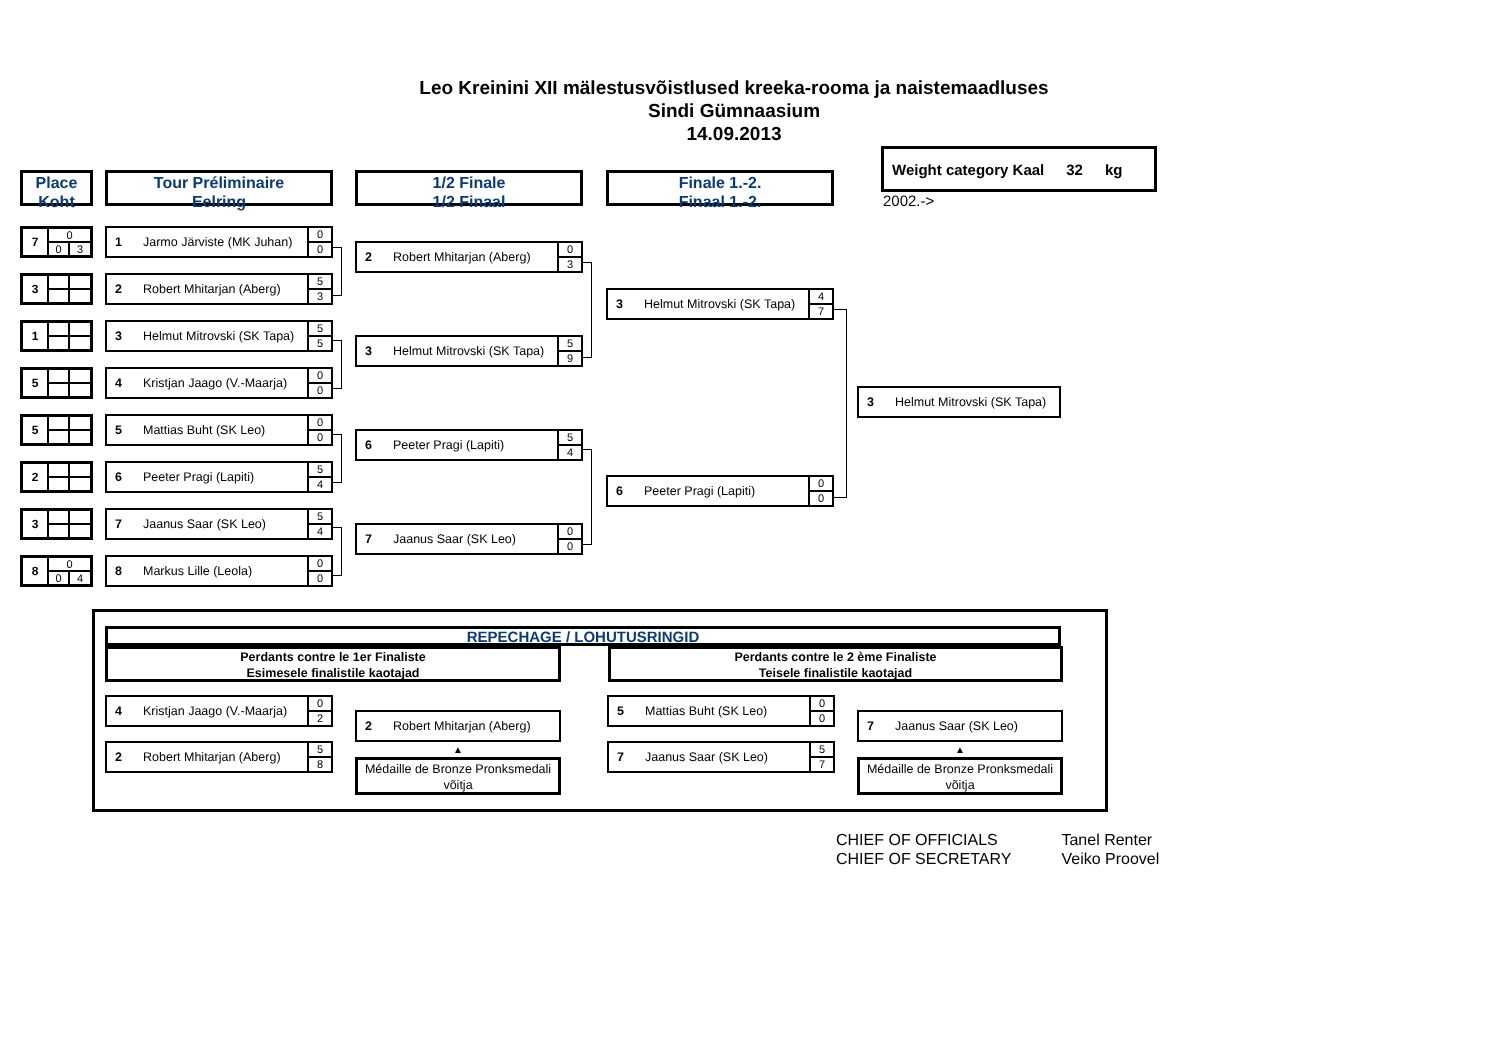Leo Kreinini XII mälestusvõistlused kreeka-rooma ja naistemaadluses
Sindi Gümnaasium
14.09.2013
Place
Koht
7
| 0 | |
| 0 | 3 |
3
1
5
5
2
3
8
| 0 | |
| 0 | 4 |
Tour Préliminaire
Eelring
1 Jarmo Järviste (MK Juhan)
0
0
2 Robert Mhitarjan (Aberg)
5
3
3 Helmut Mitrovski (SK Tapa)
5
5
4 Kristjan Jaago (V.-Maarja)
0
0
5 Mattias Buht (SK Leo)
0
0
6 Peeter Pragi (Lapiti)
5
4
7 Jaanus Saar (SK Leo)
5
4
8 Markus Lille (Leola)
0
0
1/2 Finale
1/2 Finaal
2 Robert Mhitarjan (Aberg)
0
3
3 Helmut Mitrovski (SK Tapa)
5
9
6 Peeter Pragi (Lapiti)
5
4
7 Jaanus Saar (SK Leo)
0
0
Finale 1.-2.
Finaal 1.-2.
3 Helmut Mitrovski (SK Tapa)
4
7
6 Peeter Pragi (Lapiti)
0
0
Weight category Kaal 32 kg
2002.->
3 Helmut Mitrovski (SK Tapa)
REPECHAGE / LOHUTUSRINGID
Perdants contre le 1er Finaliste
Esimesele finalistile kaotajad
Perdants contre le 2 ème Finaliste
Teisele finalistile kaotajad
4 Kristjan Jaago (V.-Maarja)
0
2
2 Robert Mhitarjan (Aberg)
5
8
2 Robert Mhitarjan (Aberg)
▲
Médaille de Bronze Pronksmedali võitja
5 Mattias Buht (SK Leo)
0
0
7 Jaanus Saar (SK Leo)
5
7
7 Jaanus Saar (SK Leo)
▲
Médaille de Bronze Pronksmedali võitja
CHIEF OF OFFICIALS
CHIEF OF SECRETARY
Tanel Renter
Veiko Proovel